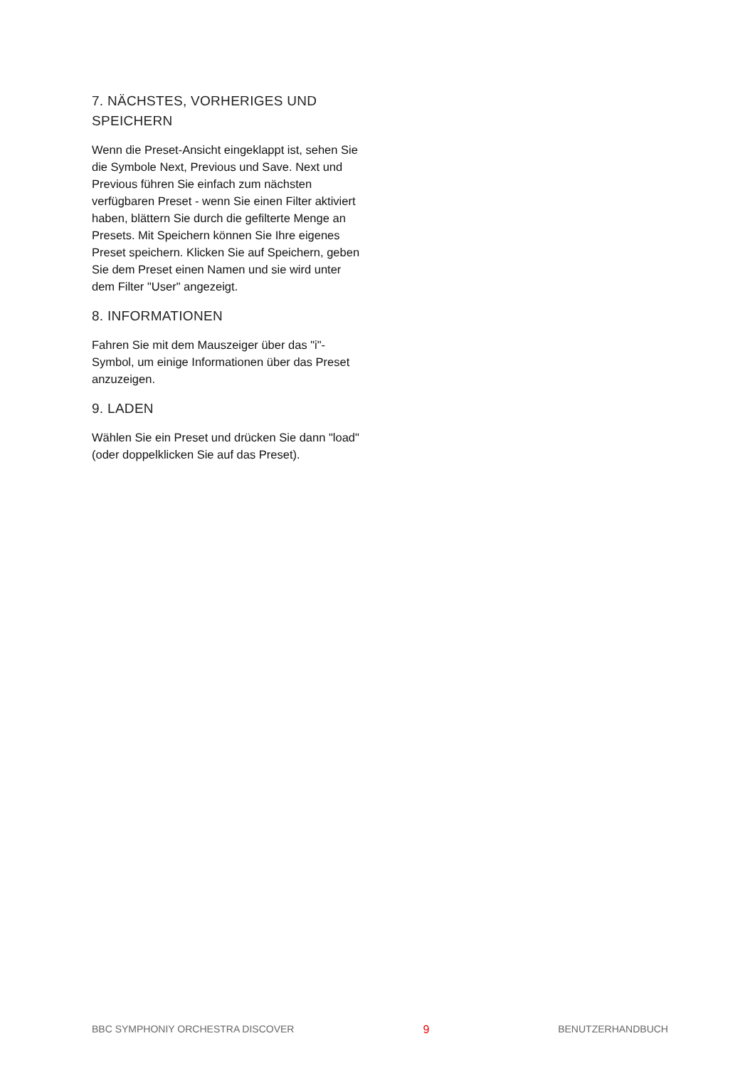7. NÄCHSTES, VORHERIGES UND SPEICHERN
Wenn die Preset-Ansicht eingeklappt ist, sehen Sie die Symbole Next, Previous und Save. Next und Previous führen Sie einfach zum nächsten verfügbaren Preset - wenn Sie einen Filter aktiviert haben, blättern Sie durch die gefilterte Menge an Presets. Mit Speichern können Sie Ihre eigenes Preset speichern. Klicken Sie auf Speichern, geben Sie dem Preset einen Namen und sie wird unter dem Filter "User" angezeigt.
8. INFORMATIONEN
Fahren Sie mit dem Mauszeiger über das "i"-Symbol, um einige Informationen über das Preset anzuzeigen.
9. LADEN
Wählen Sie ein Preset und drücken Sie dann "load" (oder doppelklicken Sie auf das Preset).
BBC SYMPHONIY ORCHESTRA DISCOVER 9 BENUTZERHANDBUCH